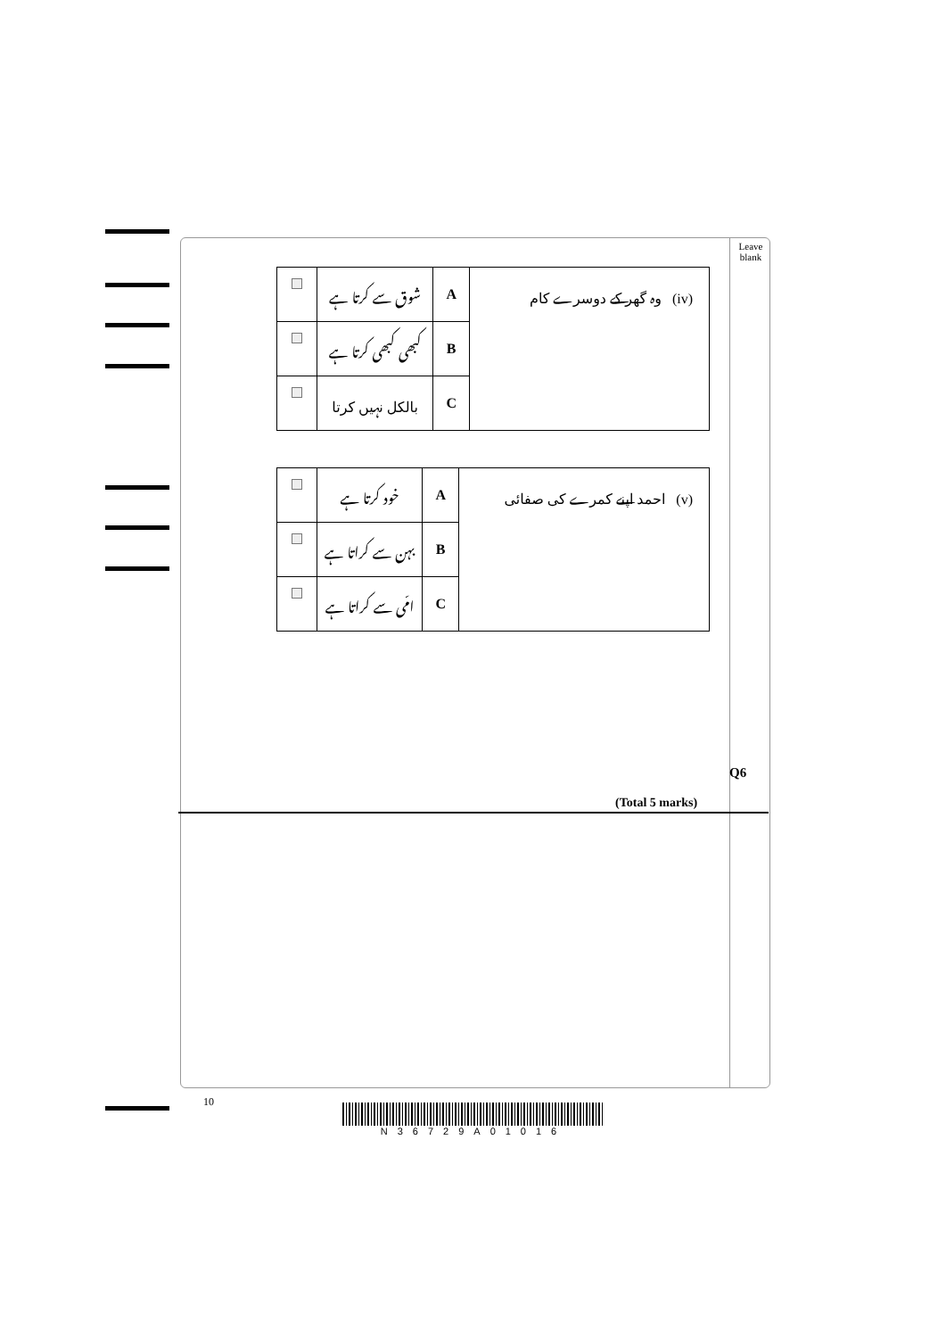Leave
blank
| | شوق سے کرتا ہے | A | (iv) وہ گھر کے دوسرے کام |
| | کبھی کبھی کرتا ہے | B | |
| | بالکل نہیں کرتا | C | |
| | خود کرتا ہے | A | (v) احمد اپنے کمرے کی صفائی |
| | بہن سے کراتا ہے | B | |
| | امّی سے کراتا ہے | C | |
Q6
(Total 5 marks)
10
N36729A01016